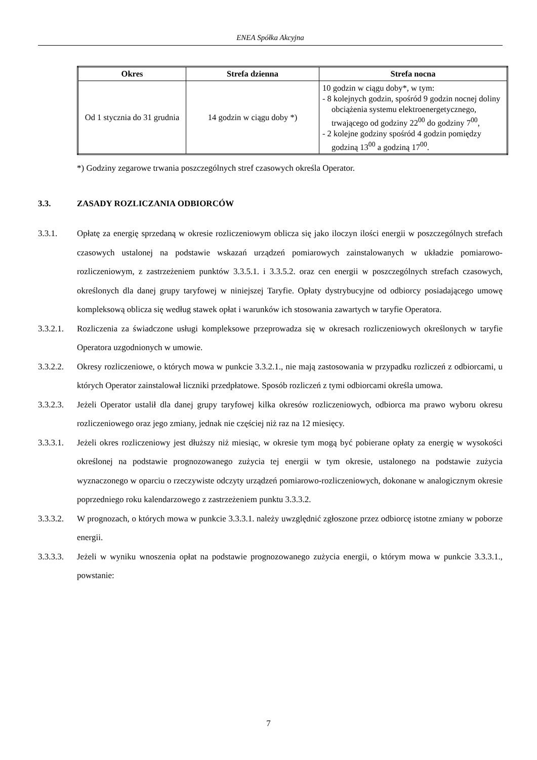ENEA Spółka Akcyjna
| Okres | Strefa dzienna | Strefa nocna |
| --- | --- | --- |
| Od 1 stycznia do 31 grudnia | 14 godzin w ciągu doby *) | 10 godzin w ciągu doby*, w tym: - 8 kolejnych godzin, spośród 9 godzin nocnej doliny obciążenia systemu elektroenergetycznego, trwającego od godziny 22<sup>00</sup> do godziny 7<sup>00</sup>, - 2 kolejne godziny spośród 4 godzin pomiędzy godziną 13<sup>00</sup> a godziną 17<sup>00</sup>. |
*) Godziny zegarowe trwania poszczególnych stref czasowych określa Operator.
3.3. ZASADY ROZLICZANIA ODBIORCÓW
3.3.1. Opłatę za energię sprzedaną w okresie rozliczeniowym oblicza się jako iloczyn ilości energii w poszczególnych strefach czasowych ustalonej na podstawie wskazań urządzeń pomiarowych zainstalowanych w układzie pomiarowo-rozliczeniowym, z zastrzeżeniem punktów 3.3.5.1. i 3.3.5.2. oraz cen energii w poszczególnych strefach czasowych, określonych dla danej grupy taryfowej w niniejszej Taryfie. Opłaty dystrybucyjne od odbiorcy posiadającego umowę kompleksową oblicza się według stawek opłat i warunków ich stosowania zawartych w taryfie Operatora.
3.3.2.1. Rozliczenia za świadczone usługi kompleksowe przeprowadza się w okresach rozliczeniowych określonych w taryfie Operatora uzgodnionych w umowie.
3.3.2.2. Okresy rozliczeniowe, o których mowa w punkcie 3.3.2.1., nie mają zastosowania w przypadku rozliczeń z odbiorcami, u których Operator zainstalował liczniki przedpłatowe. Sposób rozliczeń z tymi odbiorcami określa umowa.
3.3.2.3. Jeżeli Operator ustalił dla danej grupy taryfowej kilka okresów rozliczeniowych, odbiorca ma prawo wyboru okresu rozliczeniowego oraz jego zmiany, jednak nie częściej niż raz na 12 miesięcy.
3.3.3.1. Jeżeli okres rozliczeniowy jest dłuższy niż miesiąc, w okresie tym mogą być pobierane opłaty za energię w wysokości określonej na podstawie prognozowanego zużycia tej energii w tym okresie, ustalonego na podstawie zużycia wyznaczonego w oparciu o rzeczywiste odczyty urządzeń pomiarowo-rozliczeniowych, dokonane w analogicznym okresie poprzedniego roku kalendarzowego z zastrzeżeniem punktu 3.3.3.2.
3.3.3.2. W prognozach, o których mowa w punkcie 3.3.3.1. należy uwzględnić zgłoszone przez odbiorcę istotne zmiany w poborze energii.
3.3.3.3. Jeżeli w wyniku wnoszenia opłat na podstawie prognozowanego zużycia energii, o którym mowa w punkcie 3.3.3.1., powstanie:
7